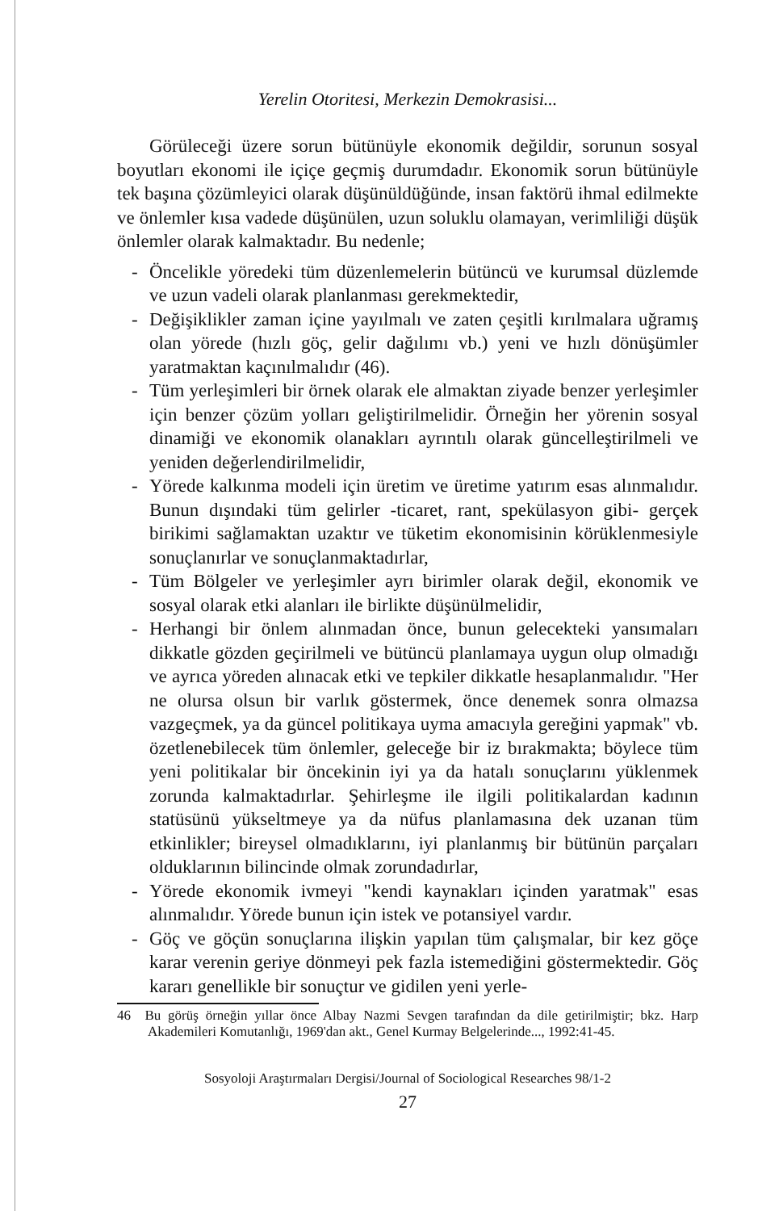Yerelin Otoritesi, Merkezin Demokrasisi...
Görüleceği üzere sorun bütünüyle ekonomik değildir, sorunun sosyal boyutları ekonomi ile içiçe geçmiş durumdadır. Ekonomik sorun bütünüyle tek başına çözümleyici olarak düşünüldüğünde, insan faktörü ihmal edilmekte ve önlemler kısa vadede düşünülen, uzun soluklu olamayan, verimliliği düşük önlemler olarak kalmaktadır. Bu nedenle;
- Öncelikle yöredeki tüm düzenlemelerin bütüncü ve kurumsal düzlemde ve uzun vadeli olarak planlanması gerekmektedir,
- Değişiklikler zaman içine yayılmalı ve zaten çeşitli kırılmalara uğramış olan yörede (hızlı göç, gelir dağılımı vb.) yeni ve hızlı dönüşümler yaratmaktan kaçınılmalıdır (46).
- Tüm yerleşimleri bir örnek olarak ele almaktan ziyade benzer yerleşimler için benzer çözüm yolları geliştirilmelidir. Örneğin her yörenin sosyal dinamiği ve ekonomik olanakları ayrıntılı olarak güncelleştirilmeli ve yeniden değerlendirilmelidir,
- Yörede kalkınma modeli için üretim ve üretime yatırım esas alınmalıdır. Bunun dışındaki tüm gelirler -ticaret, rant, spekülasyon gibi- gerçek birikimi sağlamaktan uzaktır ve tüketim ekonomisinin körüklenmesiyle sonuçlanırlar ve sonuçlanmaktadırlar,
- Tüm Bölgeler ve yerleşimler ayrı birimler olarak değil, ekonomik ve sosyal olarak etki alanları ile birlikte düşünülmelidir,
- Herhangi bir önlem alınmadan önce, bunun gelecekteki yansımaları dikkatle gözden geçirilmeli ve bütüncü planlamaya uygun olup olmadığı ve ayrıca yöreden alınacak etki ve tepkiler dikkatle hesaplanmalıdır. "Her ne olursa olsun bir varlık göstermek, önce denemek sonra olmazsa vazgeçmek, ya da güncel politikaya uyma amacıyla gereğini yapmak" vb. özetlenebilecek tüm önlemler, geleceğe bir iz bırakmakta; böylece tüm yeni politikalar bir öncekinin iyi ya da hatalı sonuçlarını yüklenmek zorunda kalmaktadırlar. Şehirleşme ile ilgili politikalardan kadının statüsünü yükseltmeye ya da nüfus planlamasına dek uzanan tüm etkinlikler; bireysel olmadıklarını, iyi planlanmış bir bütünün parçaları olduklarının bilincinde olmak zorundadırlar,
- Yörede ekonomik ivmeyi "kendi kaynakları içinden yaratmak" esas alınmalıdır. Yörede bunun için istek ve potansiyel vardır.
- Göç ve göçün sonuçlarına ilişkin yapılan tüm çalışmalar, bir kez göçe karar verenin geriye dönmeyi pek fazla istemediğini göstermektedir. Göç kararı genellikle bir sonuçtur ve gidilen yeni yerle-
46 Bu görüş örneğin yıllar önce Albay Nazmi Sevgen tarafından da dile getirilmiştir; bkz. Harp Akademileri Komutanlığı, 1969'dan akt., Genel Kurmay Belgelerinde..., 1992:41-45.
Sosyoloji Araştırmaları Dergisi/Journal of Sociological Researches 98/1-2
27